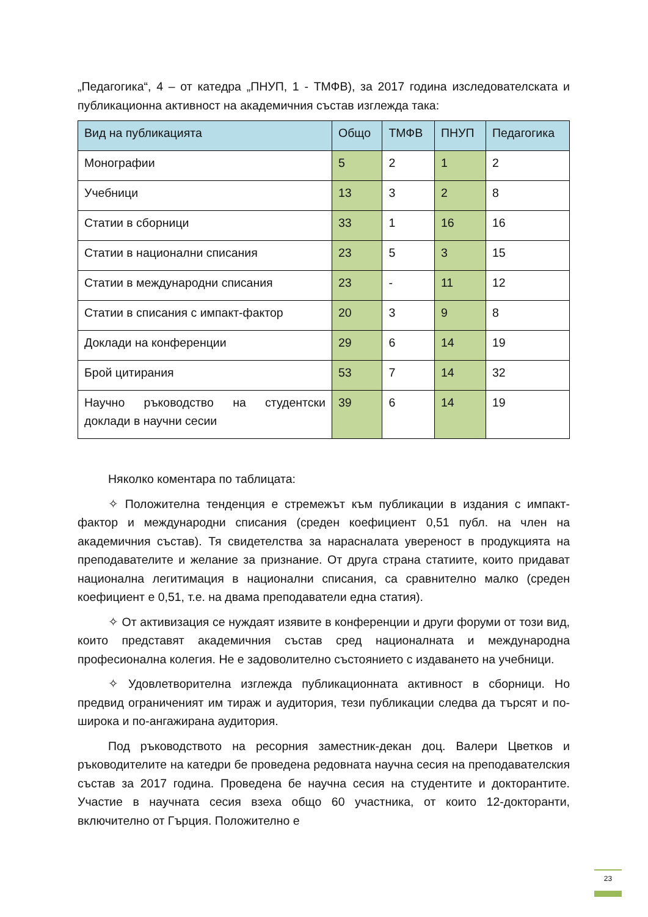„Педагогика“, 4 – от катедра „ПНУП, 1 - ТМФВ), за 2017 година изследователската и публикационна активност на академичния състав изглежда така:
| Вид на публикацията | Общо | ТМФВ | ПНУП | Педагогика |
| --- | --- | --- | --- | --- |
| Монографии | 5 | 2 | 1 | 2 |
| Учебници | 13 | 3 | 2 | 8 |
| Статии в сборници | 33 | 1 | 16 | 16 |
| Статии в национални списания | 23 | 5 | 3 | 15 |
| Статии в международни списания | 23 | - | 11 | 12 |
| Статии в списания с импакт-фактор | 20 | 3 | 9 | 8 |
| Доклади на конференции | 29 | 6 | 14 | 19 |
| Брой цитирания | 53 | 7 | 14 | 32 |
| Научно ръководство на студентски доклади в научни сесии | 39 | 6 | 14 | 19 |
Няколко коментара по таблицата:
✧ Положителна тенденция е стремежът към публикации в издания с импакт-фактор и международни списания (среден коефициент 0,51 публ. на член на академичния състав). Тя свидетелства за нарасналата увереност в продукцията на преподавателите и желание за признание. От друга страна статиите, които придават национална легитимация в национални списания, са сравнително малко (среден коефициент е 0,51, т.е. на двама преподаватели една статия).
✧ От активизация се нуждаят изявите в конференции и други форуми от този вид, които представят академичния състав сред националната и международна професионална колегия. Не е задоволително състоянието с издаването на учебници.
✧ Удовлетворителна изглежда публикационната активност в сборници. Но предвид ограниченият им тираж и аудитория, тези публикации следва да търсят и по-широка и по-ангажирана аудитория.
Под ръководството на ресорния заместник-декан доц. Валери Цветков и ръководителите на катедри бе проведена редовната научна сесия на преподавателския състав за 2017 година. Проведена бе научна сесия на студентите и докторантите. Участие в научната сесия взеха общо 60 участника, от които 12-докторанти, включително от Гърция. Положително е
23